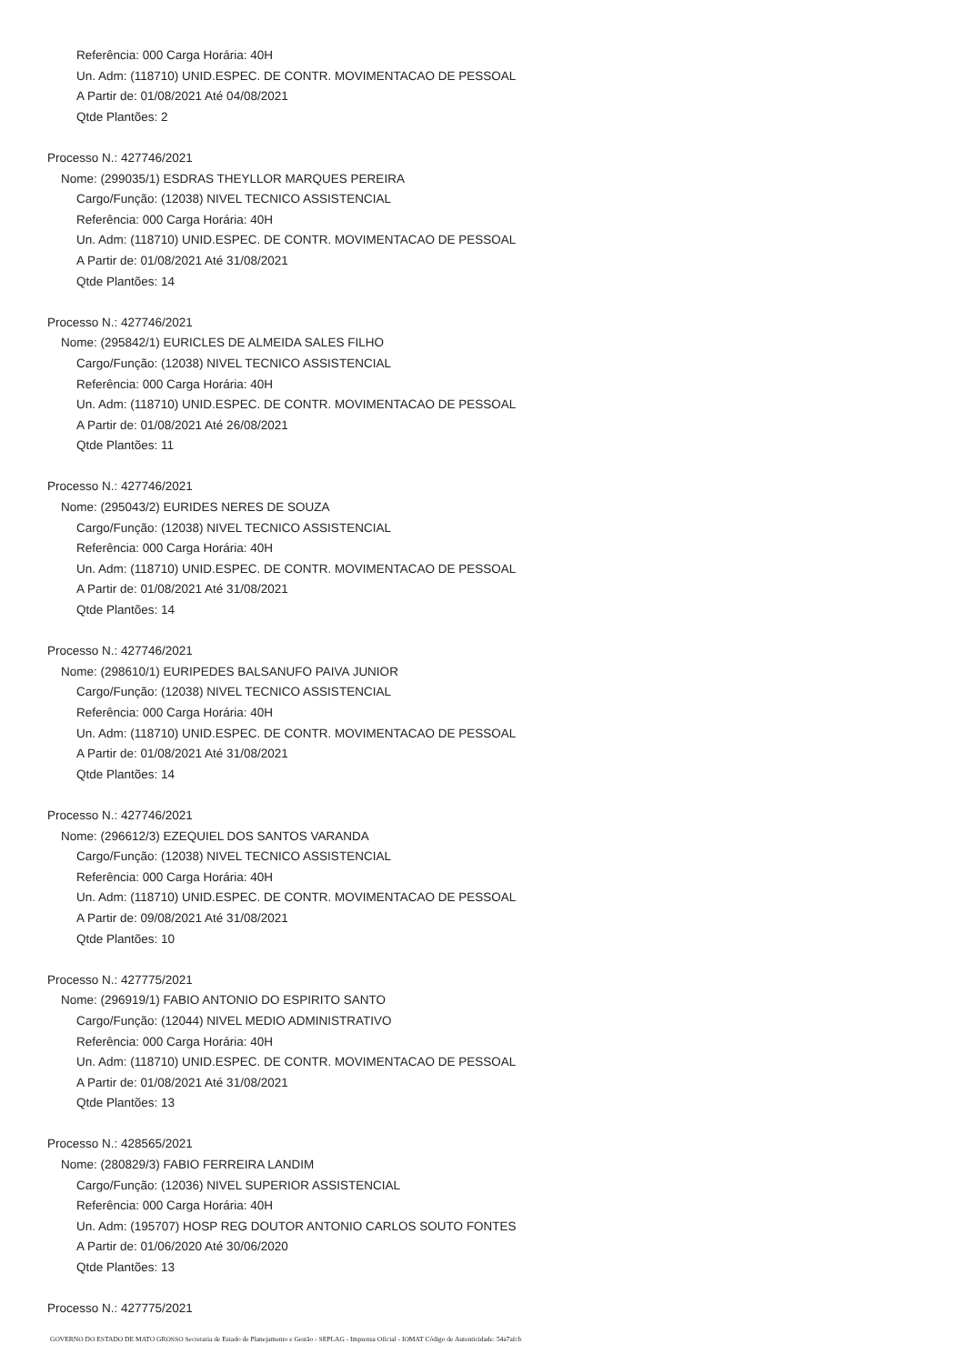Referência: 000 Carga Horária: 40H
Un. Adm: (118710) UNID.ESPEC. DE CONTR. MOVIMENTACAO DE PESSOAL
A Partir de: 01/08/2021 Até 04/08/2021
Qtde Plantões: 2
Processo N.: 427746/2021
Nome: (299035/1) ESDRAS THEYLLOR MARQUES PEREIRA
Cargo/Função: (12038) NIVEL TECNICO ASSISTENCIAL
Referência: 000 Carga Horária: 40H
Un. Adm: (118710) UNID.ESPEC. DE CONTR. MOVIMENTACAO DE PESSOAL
A Partir de: 01/08/2021 Até 31/08/2021
Qtde Plantões: 14
Processo N.: 427746/2021
Nome: (295842/1) EURICLES DE ALMEIDA SALES FILHO
Cargo/Função: (12038) NIVEL TECNICO ASSISTENCIAL
Referência: 000 Carga Horária: 40H
Un. Adm: (118710) UNID.ESPEC. DE CONTR. MOVIMENTACAO DE PESSOAL
A Partir de: 01/08/2021 Até 26/08/2021
Qtde Plantões: 11
Processo N.: 427746/2021
Nome: (295043/2) EURIDES NERES DE SOUZA
Cargo/Função: (12038) NIVEL TECNICO ASSISTENCIAL
Referência: 000 Carga Horária: 40H
Un. Adm: (118710) UNID.ESPEC. DE CONTR. MOVIMENTACAO DE PESSOAL
A Partir de: 01/08/2021 Até 31/08/2021
Qtde Plantões: 14
Processo N.: 427746/2021
Nome: (298610/1) EURIPEDES BALSANUFO PAIVA JUNIOR
Cargo/Função: (12038) NIVEL TECNICO ASSISTENCIAL
Referência: 000 Carga Horária: 40H
Un. Adm: (118710) UNID.ESPEC. DE CONTR. MOVIMENTACAO DE PESSOAL
A Partir de: 01/08/2021 Até 31/08/2021
Qtde Plantões: 14
Processo N.: 427746/2021
Nome: (296612/3) EZEQUIEL DOS SANTOS VARANDA
Cargo/Função: (12038) NIVEL TECNICO ASSISTENCIAL
Referência: 000 Carga Horária: 40H
Un. Adm: (118710) UNID.ESPEC. DE CONTR. MOVIMENTACAO DE PESSOAL
A Partir de: 09/08/2021 Até 31/08/2021
Qtde Plantões: 10
Processo N.: 427775/2021
Nome: (296919/1) FABIO ANTONIO DO ESPIRITO SANTO
Cargo/Função: (12044) NIVEL MEDIO ADMINISTRATIVO
Referência: 000 Carga Horária: 40H
Un. Adm: (118710) UNID.ESPEC. DE CONTR. MOVIMENTACAO DE PESSOAL
A Partir de: 01/08/2021 Até 31/08/2021
Qtde Plantões: 13
Processo N.: 428565/2021
Nome: (280829/3) FABIO FERREIRA LANDIM
Cargo/Função: (12036) NIVEL SUPERIOR ASSISTENCIAL
Referência: 000 Carga Horária: 40H
Un. Adm: (195707) HOSP REG DOUTOR ANTONIO CARLOS SOUTO FONTES
A Partir de: 01/06/2020 Até 30/06/2020
Qtde Plantões: 13
Processo N.: 427775/2021
GOVERNO DO ESTADO DE MATO GROSSO Secretaria de Estado de Planejamento e Gestão - SEPLAG - Imprensa Oficial - IOMAT Código de Autenticidade: 54a7afcb